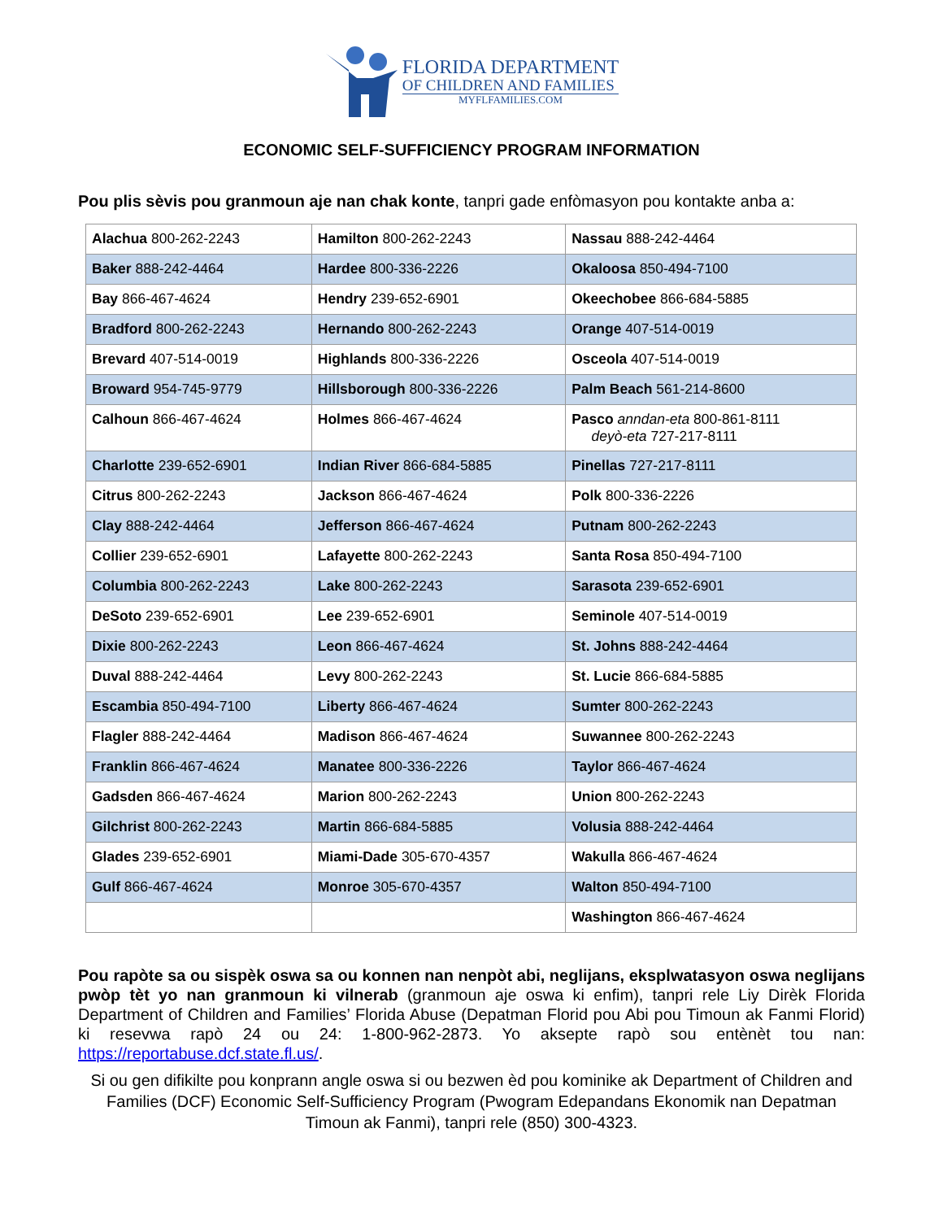FLORIDA DEPARTMENT
OF CHILDREN AND FAMILIES
MYFLFAMILIES.COM
ECONOMIC SELF-SUFFICIENCY PROGRAM INFORMATION
Pou plis sèvis pou granmoun aje nan chak konte, tanpri gade enfòmasyon pou kontakte anba a:
| Alachua 800-262-2243 | Hamilton 800-262-2243 | Nassau 888-242-4464 |
| Baker 888-242-4464 | Hardee 800-336-2226 | Okaloosa 850-494-7100 |
| Bay 866-467-4624 | Hendry 239-652-6901 | Okeechobee 866-684-5885 |
| Bradford 800-262-2243 | Hernando 800-262-2243 | Orange 407-514-0019 |
| Brevard 407-514-0019 | Highlands 800-336-2226 | Osceola 407-514-0019 |
| Broward 954-745-9779 | Hillsborough 800-336-2226 | Palm Beach 561-214-8600 |
| Calhoun 866-467-4624 | Holmes 866-467-4624 | Pasco anndan-eta 800-861-8111 deyò-eta 727-217-8111 |
| Charlotte 239-652-6901 | Indian River 866-684-5885 | Pinellas 727-217-8111 |
| Citrus 800-262-2243 | Jackson 866-467-4624 | Polk 800-336-2226 |
| Clay 888-242-4464 | Jefferson 866-467-4624 | Putnam 800-262-2243 |
| Collier 239-652-6901 | Lafayette 800-262-2243 | Santa Rosa 850-494-7100 |
| Columbia 800-262-2243 | Lake 800-262-2243 | Sarasota 239-652-6901 |
| DeSoto 239-652-6901 | Lee 239-652-6901 | Seminole 407-514-0019 |
| Dixie 800-262-2243 | Leon 866-467-4624 | St. Johns 888-242-4464 |
| Duval 888-242-4464 | Levy 800-262-2243 | St. Lucie 866-684-5885 |
| Escambia 850-494-7100 | Liberty 866-467-4624 | Sumter 800-262-2243 |
| Flagler 888-242-4464 | Madison 866-467-4624 | Suwannee 800-262-2243 |
| Franklin 866-467-4624 | Manatee 800-336-2226 | Taylor 866-467-4624 |
| Gadsden 866-467-4624 | Marion 800-262-2243 | Union 800-262-2243 |
| Gilchrist 800-262-2243 | Martin 866-684-5885 | Volusia 888-242-4464 |
| Glades 239-652-6901 | Miami-Dade 305-670-4357 | Wakulla 866-467-4624 |
| Gulf 866-467-4624 | Monroe 305-670-4357 | Walton 850-494-7100 |
| | | Washington 866-467-4624 |
Pou rapòte sa ou sispèk oswa sa ou konnen nan nenpòt abi, neglijans, eksplwatasyon oswa neglijans pwòp tèt yo nan granmoun ki vilnerab (granmoun aje oswa ki enfim), tanpri rele Liy Dirèk Florida Department of Children and Families’ Florida Abuse (Depatman Florid pou Abi pou Timoun ak Fanmi Florid) ki resevwa rapò 24 ou 24: 1-800-962-2873. Yo aksepte rapò sou entènèt tou nan: https://reportabuse.dcf.state.fl.us/.
Si ou gen difikilte pou konprann angle oswa si ou bezwen èd pou kominike ak Department of Children and Families (DCF) Economic Self-Sufficiency Program (Pwogram Edepandans Ekonomik nan Depatman Timoun ak Fanmi), tanpri rele (850) 300-4323.